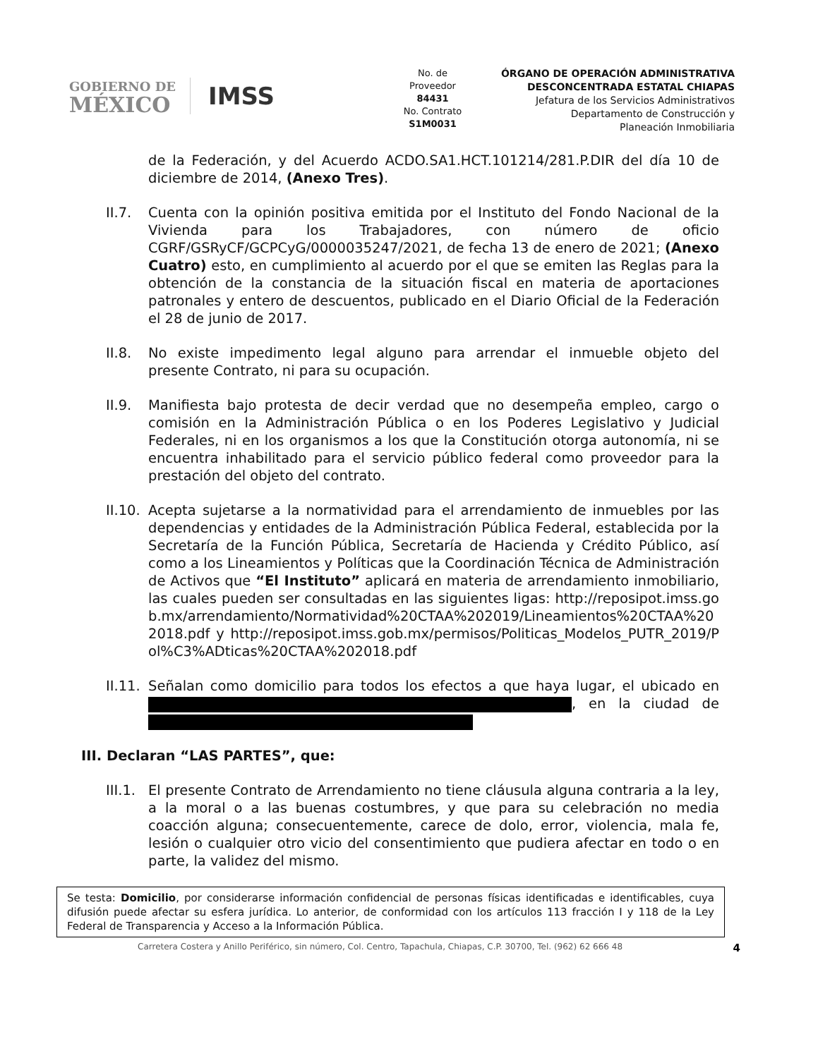GOBIERNO DE
MÉXICO
IMSS
No. de
Proveedor
84431
No. Contrato
S1M0031
ÓRGANO DE OPERACIÓN ADMINISTRATIVA
DESCONCENTRADA ESTATAL CHIAPAS
Jefatura de los Servicios Administrativos
Departamento de Construcción y
Planeación Inmobiliaria
de la Federación, y del Acuerdo ACDO.SA1.HCT.101214/281.P.DIR del día 10 de diciembre de 2014, (Anexo Tres).
II.7. Cuenta con la opinión positiva emitida por el Instituto del Fondo Nacional de la Vivienda para los Trabajadores, con número de oficio CGRF/GSRyCF/GCPCyG/0000035247/2021, de fecha 13 de enero de 2021; (Anexo Cuatro) esto, en cumplimiento al acuerdo por el que se emiten las Reglas para la obtención de la constancia de la situación fiscal en materia de aportaciones patronales y entero de descuentos, publicado en el Diario Oficial de la Federación el 28 de junio de 2017.
II.8. No existe impedimento legal alguno para arrendar el inmueble objeto del presente Contrato, ni para su ocupación.
II.9. Manifiesta bajo protesta de decir verdad que no desempeña empleo, cargo o comisión en la Administración Pública o en los Poderes Legislativo y Judicial Federales, ni en los organismos a los que la Constitución otorga autonomía, ni se encuentra inhabilitado para el servicio público federal como proveedor para la prestación del objeto del contrato.
II.10.
Acepta sujetarse a la normatividad para el arrendamiento de inmuebles por las dependencias y entidades de la Administración Pública Federal, establecida por la Secretaría de la Función Pública, Secretaría de Hacienda y Crédito Público, así como a los Lineamientos y Políticas que la Coordinación Técnica de Administración de Activos que “El Instituto” aplicará en materia de arrendamiento inmobiliario, las cuales pueden ser consultadas en las siguientes ligas: http://reposipot.imss.gob.mx/arrendamiento/Normatividad%20CTAA%202019/Lineamientos%20CTAA%202018.pdf y http://reposipot.imss.gob.mx/permisos/Politicas_Modelos_PUTR_2019/Pol%C3%ADticas%20CTAA%202018.pdf
II.11.
Señalan como domicilio para todos los efectos a que haya lugar, el ubicado en , en la ciudad de
III. Declaran “LAS PARTES”, que:
III.1.
El presente Contrato de Arrendamiento no tiene cláusula alguna contraria a la ley, a la moral o a las buenas costumbres, y que para su celebración no media coacción alguna; consecuentemente, carece de dolo, error, violencia, mala fe, lesión o cualquier otro vicio del consentimiento que pudiera afectar en todo o en parte, la validez del mismo.
Se testa: Domicilio, por considerarse información confidencial de personas físicas identificadas e identificables, cuya difusión puede afectar su esfera jurídica. Lo anterior, de conformidad con los artículos 113 fracción I y 118 de la Ley Federal de Transparencia y Acceso a la Información Pública.
Carretera Costera y Anillo Periférico, sin número, Col. Centro, Tapachula, Chiapas, C.P. 30700, Tel. (962) 62 666 48 4